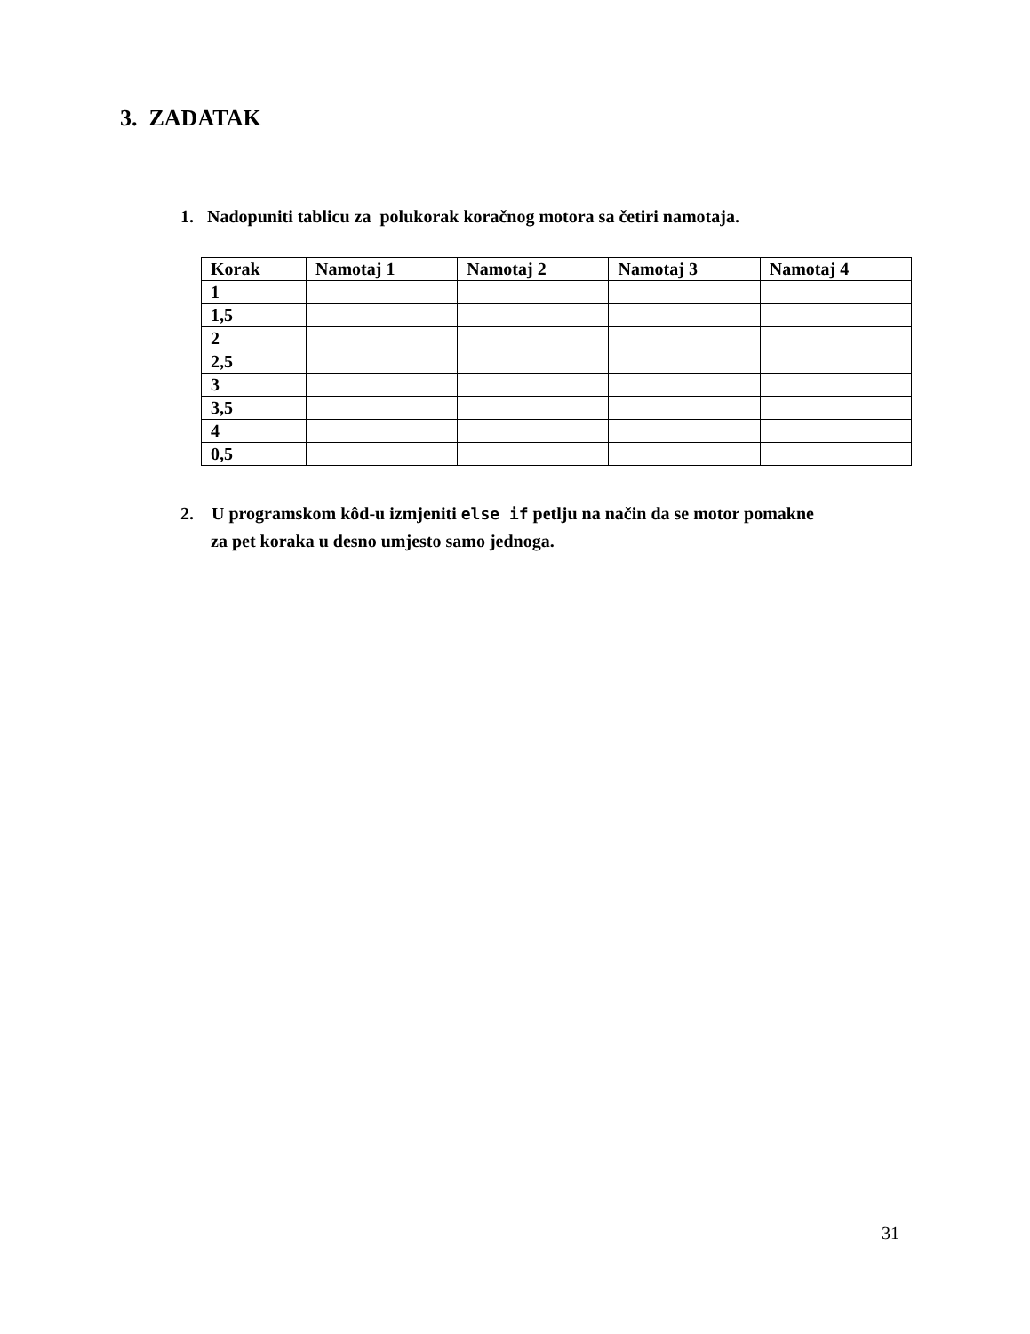3. ZADATAK
1. Nadopuniti tablicu za polukorak koračnog motora sa četiri namotaja.
| Korak | Namotaj 1 | Namotaj 2 | Namotaj 3 | Namotaj 4 |
| --- | --- | --- | --- | --- |
| 1 | | | | |
| 1,5 | | | | |
| 2 | | | | |
| 2,5 | | | | |
| 3 | | | | |
| 3,5 | | | | |
| 4 | | | | |
| 0,5 | | | | |
2. U programskom kôd-u izmjeniti else if petlju na način da se motor pomakne
za pet koraka u desno umjesto samo jednoga.
31